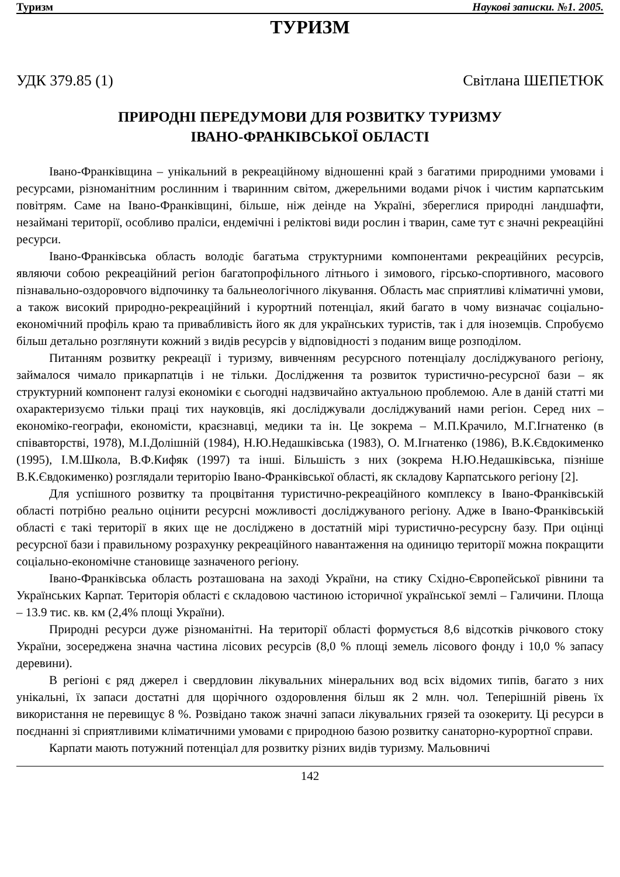Туризм Наукові записки. №1. 2005.
ТУРИЗМ
УДК 379.85 (1) Світлана ШЕПЕТЮК
ПРИРОДНІ ПЕРЕДУМОВИ ДЛЯ РОЗВИТКУ ТУРИЗМУ
ІВАНО-ФРАНКІВСЬКОЇ ОБЛАСТІ
Івано-Франківщина – унікальний в рекреаційному відношенні край з багатими природними умовами і ресурсами, різноманітним рослинним і тваринним світом, джерельними водами річок і чистим карпатським повітрям. Саме на Івано-Франківщині, більше, ніж деінде на Україні, збереглися природні ландшафти, незаймані території, особливо праліси, ендемічні і реліктові види рослин і тварин, саме тут є значні рекреаційні ресурси.
Івано-Франківська область володіє багатьма структурними компонентами рекреаційних ресурсів, являючи собою рекреаційний регіон багатопрофільного літнього і зимового, гірсько-спортивного, масового пізнавально-оздоровчого відпочинку та бальнеологічного лікування. Область має сприятливі кліматичні умови, а також високий природно-рекреаційний і курортний потенціал, який багато в чому визначає соціально-економічний профіль краю та привабливість його як для українських туристів, так і для іноземців. Спробуємо більш детально розглянути кожний з видів ресурсів у відповідності з поданим вище розподілом.
Питанням розвитку рекреації і туризму, вивченням ресурсного потенціалу досліджуваного регіону, займалося чимало прикарпатців і не тільки. Дослідження та розвиток туристично-ресурсної бази – як структурний компонент галузі економіки є сьогодні надзвичайно актуальною проблемою. Але в даній статті ми охарактеризуємо тільки праці тих науковців, які досліджували досліджуваний нами регіон. Серед них – економіко-географи, економісти, краєзнавці, медики та ін. Це зокрема – М.П.Крачило, М.Г.Ігнатенко (в співавторстві, 1978), М.І.Долішній (1984), Н.Ю.Недашківська (1983), О. М.Ігнатенко (1986), В.К.Євдокименко (1995), І.М.Школа, В.Ф.Кифяк (1997) та інші. Більшість з них (зокрема Н.Ю.Недашківська, пізніше В.К.Євдокименко) розглядали територію Івано-Франківської області, як складову Карпатського регіону [2].
Для успішного розвитку та процвітання туристично-рекреаційного комплексу в Івано-Франківській області потрібно реально оцінити ресурсні можливості досліджуваного регіону. Адже в Івано-Франківській області є такі території в яких ще не досліджено в достатній мірі туристично-ресурсну базу. При оцінці ресурсної бази і правильному розрахунку рекреаційного навантаження на одиницю території можна покращити соціально-економічне становище зазначеного регіону.
Івано-Франківська область розташована на заході України, на стику Східно-Європейської рівнини та Українських Карпат. Територія області є складовою частиною історичної української землі – Галичини. Площа – 13.9 тис. кв. км (2,4% площі України).
Природні ресурси дуже різноманітні. На території області формується 8,6 відсотків річкового стоку України, зосереджена значна частина лісових ресурсів (8,0 % площі земель лісового фонду і 10,0 % запасу деревини).
В регіоні є ряд джерел і свердловин лікувальних мінеральних вод всіх відомих типів, багато з них унікальні, їх запаси достатні для щорічного оздоровлення більш як 2 млн. чол. Теперішній рівень їх використання не перевищує 8 %. Розвідано також значні запаси лікувальних грязей та озокериту. Ці ресурси в поєднанні зі сприятливими кліматичними умовами є природною базою розвитку санаторно-курортної справи.
Карпати мають потужний потенціал для розвитку різних видів туризму. Мальовничі
142